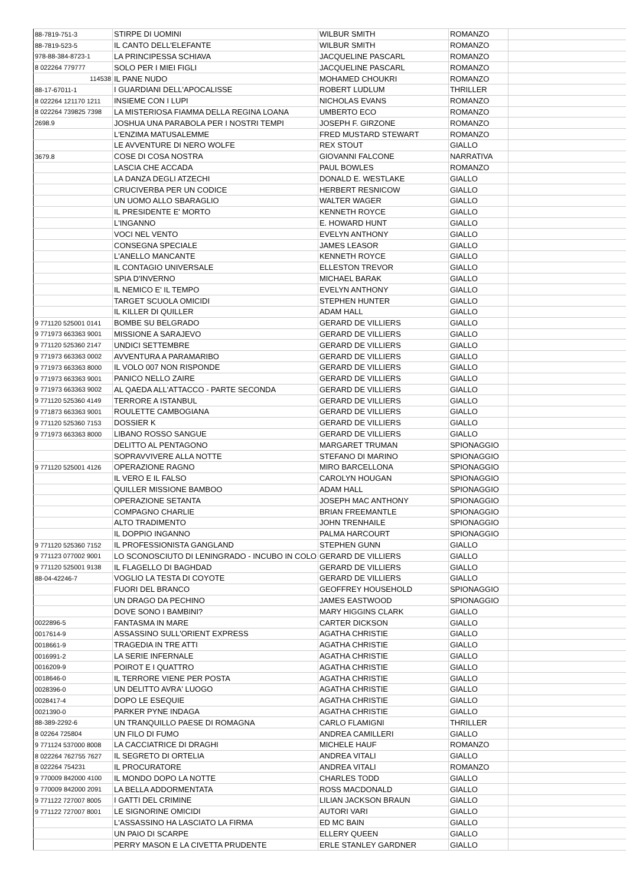| 88-7819-751-3 | STIRPE DI UOMINI | WILBUR SMITH | ROMANZO | |
| 88-7819-523-5 | IL CANTO DELL'ELEFANTE | WILBUR SMITH | ROMANZO | |
| 978-88-384-8723-1 | LA PRINCIPESSA SCHIAVA | JACQUELINE PASCARL | ROMANZO | |
| 8 022264 779777 | SOLO PER I MIEI FIGLI | JACQUELINE PASCARL | ROMANZO | |
| 114538 | IL PANE NUDO | MOHAMED CHOUKRI | ROMANZO | |
| 88-17-67011-1 | I GUARDIANI DELL'APOCALISSE | ROBERT LUDLUM | THRILLER | |
| 8 022264 121170 1211 | INSIEME CON I LUPI | NICHOLAS EVANS | ROMANZO | |
| 8 022264 739825 7398 | LA MISTERIOSA FIAMMA DELLA REGINA LOANA | UMBERTO ECO | ROMANZO | |
| 2698.9 | JOSHUA UNA PARABOLA PER I NOSTRI TEMPI | JOSEPH F. GIRZONE | ROMANZO | |
| | L'ENZIMA MATUSALEMME | FRED MUSTARD STEWART | ROMANZO | |
| | LE AVVENTURE DI NERO WOLFE | REX STOUT | GIALLO | |
| 3679.8 | COSE DI COSA NOSTRA | GIOVANNI FALCONE | NARRATIVA | |
| | LASCIA CHE ACCADA | PAUL BOWLES | ROMANZO | |
| | LA DANZA DEGLI ATZECHI | DONALD E. WESTLAKE | GIALLO | |
| | CRUCIVERBA PER UN CODICE | HERBERT RESNICOW | GIALLO | |
| | UN UOMO ALLO SBARAGLIO | WALTER WAGER | GIALLO | |
| | IL PRESIDENTE E' MORTO | KENNETH ROYCE | GIALLO | |
| | L'INGANNO | E. HOWARD HUNT | GIALLO | |
| | VOCI NEL VENTO | EVELYN ANTHONY | GIALLO | |
| | CONSEGNA SPECIALE | JAMES LEASOR | GIALLO | |
| | L'ANELLO MANCANTE | KENNETH ROYCE | GIALLO | |
| | IL CONTAGIO UNIVERSALE | ELLESTON TREVOR | GIALLO | |
| | SPIA D'INVERNO | MICHAEL BARAK | GIALLO | |
| | IL NEMICO E' IL TEMPO | EVELYN ANTHONY | GIALLO | |
| | TARGET SCUOLA OMICIDI | STEPHEN HUNTER | GIALLO | |
| | IL KILLER DI QUILLER | ADAM HALL | GIALLO | |
| 9 771120 525001 0141 | BOMBE SU BELGRADO | GERARD DE VILLIERS | GIALLO | |
| 9 771973 663363 9001 | MISSIONE A SARAJEVO | GERARD DE VILLIERS | GIALLO | |
| 9 771120 525360 2147 | UNDICI SETTEMBRE | GERARD DE VILLIERS | GIALLO | |
| 9 771973 663363 0002 | AVVENTURA A PARAMARIBO | GERARD DE VILLIERS | GIALLO | |
| 9 771973 663363 8000 | IL VOLO 007 NON RISPONDE | GERARD DE VILLIERS | GIALLO | |
| 9 771973 663363 9001 | PANICO NELLO ZAIRE | GERARD DE VILLIERS | GIALLO | |
| 9 771973 663363 9002 | AL QAEDA ALL'ATTACCO - PARTE SECONDA | GERARD DE VILLIERS | GIALLO | |
| 9 771120 525360 4149 | TERRORE A ISTANBUL | GERARD DE VILLIERS | GIALLO | |
| 9 771873 663363 9001 | ROULETTE CAMBOGIANA | GERARD DE VILLIERS | GIALLO | |
| 9 771120 525360 7153 | DOSSIER K | GERARD DE VILLIERS | GIALLO | |
| 9 771973 663363 8000 | LIBANO ROSSO SANGUE | GERARD DE VILLIERS | GIALLO | |
| | DELITTO AL PENTAGONO | MARGARET TRUMAN | SPIONAGGIO | |
| | SOPRAVVIVERE ALLA NOTTE | STEFANO DI MARINO | SPIONAGGIO | |
| 9 771120 525001 4126 | OPERAZIONE RAGNO | MIRO BARCELLONA | SPIONAGGIO | |
| | IL VERO E IL FALSO | CAROLYN HOUGAN | SPIONAGGIO | |
| | QUILLER MISSIONE BAMBOO | ADAM HALL | SPIONAGGIO | |
| | OPERAZIONE SETANTA | JOSEPH MAC ANTHONY | SPIONAGGIO | |
| | COMPAGNO CHARLIE | BRIAN FREEMANTLE | SPIONAGGIO | |
| | ALTO TRADIMENTO | JOHN TRENHAILE | SPIONAGGIO | |
| | IL DOPPIO INGANNO | PALMA HARCOURT | SPIONAGGIO | |
| 9 771120 525360 7152 | IL PROFESSIONISTA GANGLAND | STEPHEN GUNN | GIALLO | |
| 9 771123 077002 9001 | LO SCONOSCIUTO DI LENINGRADO - INCUBO IN COLO | GERARD DE VILLIERS | GIALLO | |
| 9 771120 525001 9138 | IL FLAGELLO DI BAGHDAD | GERARD DE VILLIERS | GIALLO | |
| 88-04-42246-7 | VOGLIO LA TESTA DI COYOTE | GERARD DE VILLIERS | GIALLO | |
| | FUORI DEL BRANCO | GEOFFREY HOUSEHOLD | SPIONAGGIO | |
| | UN DRAGO DA PECHINO | JAMES EASTWOOD | SPIONAGGIO | |
| | DOVE SONO I BAMBINI? | MARY HIGGINS CLARK | GIALLO | |
| 0022896-5 | FANTASMA IN MARE | CARTER DICKSON | GIALLO | |
| 0017614-9 | ASSASSINO SULL'ORIENT EXPRESS | AGATHA CHRISTIE | GIALLO | |
| 0018661-9 | TRAGEDIA IN TRE ATTI | AGATHA CHRISTIE | GIALLO | |
| 0016991-2 | LA SERIE INFERNALE | AGATHA CHRISTIE | GIALLO | |
| 0016209-9 | POIROT E I QUATTRO | AGATHA CHRISTIE | GIALLO | |
| 0018646-0 | IL TERRORE VIENE PER POSTA | AGATHA CHRISTIE | GIALLO | |
| 0028396-0 | UN DELITTO AVRA' LUOGO | AGATHA CHRISTIE | GIALLO | |
| 0028417-4 | DOPO LE ESEQUIE | AGATHA CHRISTIE | GIALLO | |
| 0021390-0 | PARKER PYNE INDAGA | AGATHA CHRISTIE | GIALLO | |
| 88-389-2292-6 | UN TRANQUILLO PAESE DI ROMAGNA | CARLO FLAMIGNI | THRILLER | |
| 8 02264 725804 | UN FILO DI FUMO | ANDREA CAMILLERI | GIALLO | |
| 9 771124 537000 8008 | LA CACCIATRICE DI DRAGHI | MICHELE HAUF | ROMANZO | |
| 8 022264 762755 7627 | IL SEGRETO DI ORTELIA | ANDREA VITALI | GIALLO | |
| 8 022264 754231 | IL PROCURATORE | ANDREA VITALI | ROMANZO | |
| 9 770009 842000 4100 | IL MONDO DOPO LA NOTTE | CHARLES TODD | GIALLO | |
| 9 770009 842000 2091 | LA BELLA ADDORMENTATA | ROSS MACDONALD | GIALLO | |
| 9 771122 727007 8005 | I GATTI DEL CRIMINE | LILIAN JACKSON BRAUN | GIALLO | |
| 9 771122 727007 8001 | LE SIGNORINE OMICIDI | AUTORI VARI | GIALLO | |
| | L'ASSASSINO HA LASCIATO LA FIRMA | ED MC BAIN | GIALLO | |
| | UN PAIO DI SCARPE | ELLERY QUEEN | GIALLO | |
| | PERRY MASON E LA CIVETTA PRUDENTE | ERLE STANLEY GARDNER | GIALLO | |